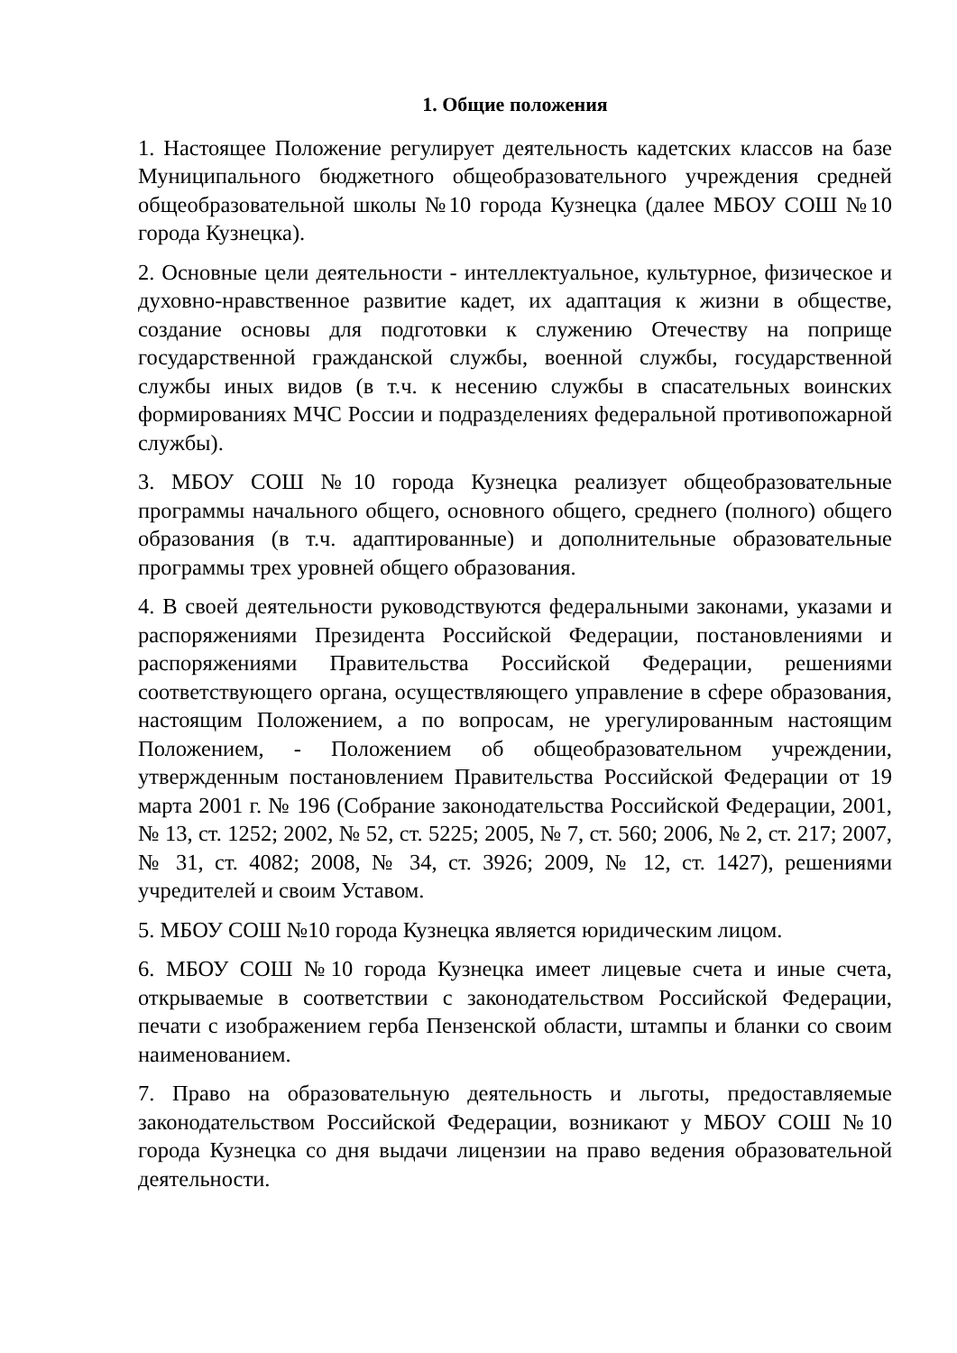1. Общие положения
1. Настоящее Положение регулирует деятельность кадетских классов на базе Муниципального бюджетного общеобразовательного учреждения средней общеобразовательной школы №10 города Кузнецка (далее МБОУ СОШ №10 города Кузнецка).
2. Основные цели деятельности - интеллектуальное, культурное, физическое и духовно-нравственное развитие кадет, их адаптация к жизни в обществе, создание основы для подготовки к служению Отечеству на поприще государственной гражданской службы, военной службы, государственной службы иных видов (в т.ч. к несению службы в спасательных воинских формированиях МЧС России и подразделениях федеральной противопожарной службы).
3. МБОУ СОШ №10 города Кузнецка реализует общеобразовательные программы начального общего, основного общего, среднего (полного) общего образования (в т.ч. адаптированные) и дополнительные образовательные программы трех уровней общего образования.
4. В своей деятельности руководствуются федеральными законами, указами и распоряжениями Президента Российской Федерации, постановлениями и распоряжениями Правительства Российской Федерации, решениями соответствующего органа, осуществляющего управление в сфере образования, настоящим Положением, а по вопросам, не урегулированным настоящим Положением, - Положением об общеобразовательном учреждении, утвержденным постановлением Правительства Российской Федерации от 19 марта 2001 г. № 196 (Собрание законодательства Российской Федерации, 2001, № 13, ст. 1252; 2002, № 52, ст. 5225; 2005, № 7, ст. 560; 2006, № 2, ст. 217; 2007, № 31, ст. 4082; 2008, № 34, ст. 3926; 2009, № 12, ст. 1427), решениями учредителей и своим Уставом.
5. МБОУ СОШ №10 города Кузнецка является юридическим лицом.
6. МБОУ СОШ №10 города Кузнецка имеет лицевые счета и иные счета, открываемые в соответствии с законодательством Российской Федерации, печати с изображением герба Пензенской области, штампы и бланки со своим наименованием.
7. Право на образовательную деятельность и льготы, предоставляемые законодательством Российской Федерации, возникают у МБОУ СОШ №10 города Кузнецка со дня выдачи лицензии на право ведения образовательной деятельности.